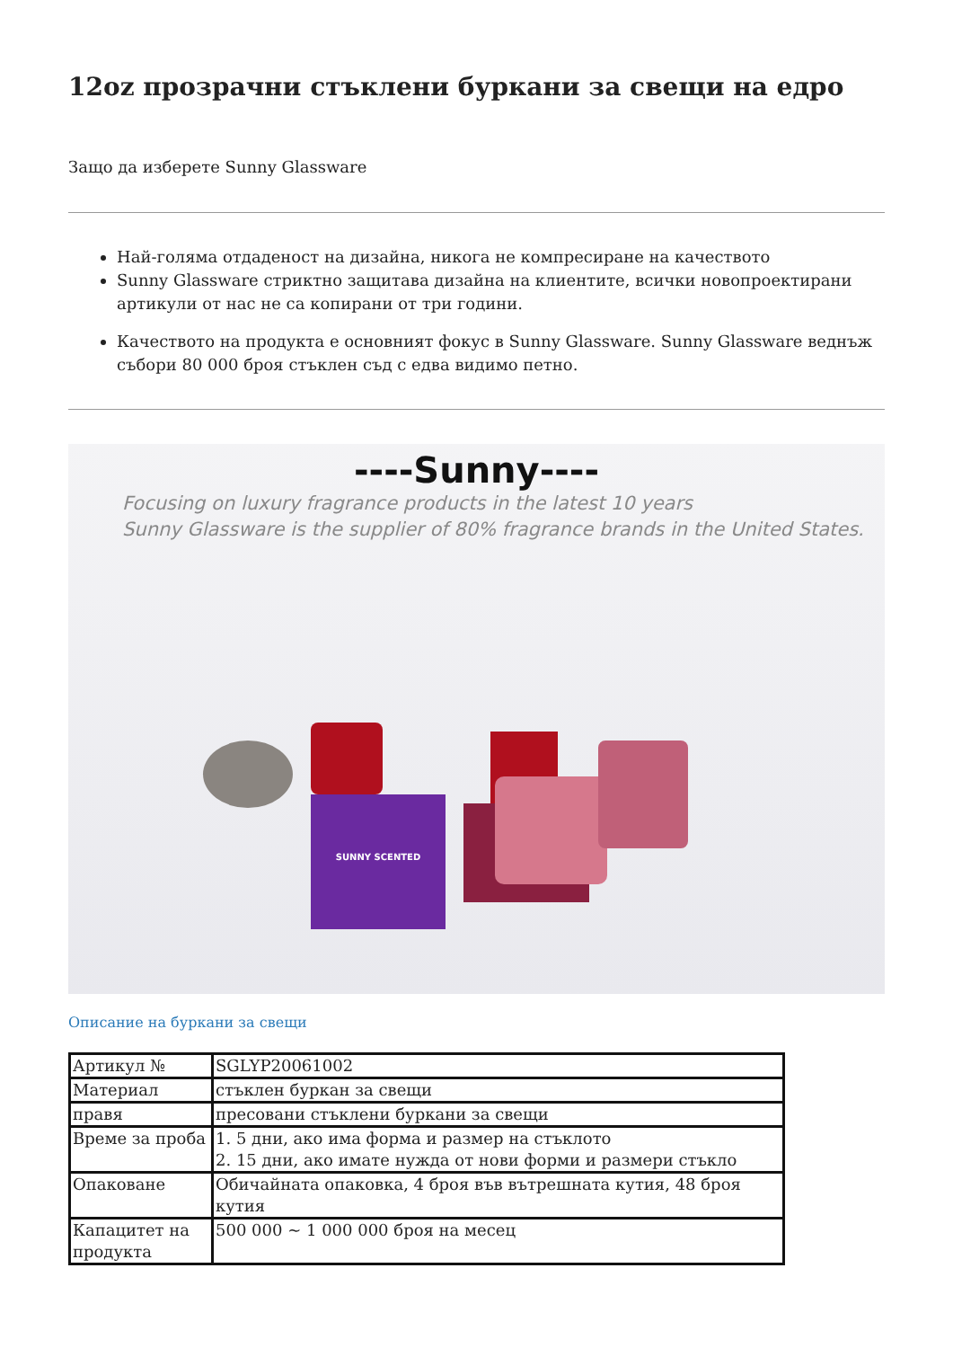12oz прозрачни стъклени буркани за свещи на едро
Защо да изберете Sunny Glassware
Най-голяма отдаденост на дизайна, никога не компресиране на качеството
Sunny Glassware стриктно защитава дизайна на клиентите, всички новопроектирани артикули от нас не са копирани от три години.
Качеството на продукта е основният фокус в Sunny Glassware. Sunny Glassware веднъж събори 80 000 броя стъклен съд с едва видимо петно.
----Sunny----
Focusing on luxury fragrance products in the latest 10 years
Sunny Glassware is the supplier of 80% fragrance brands in the United States.
SUNNY SCENTED
Описание на буркани за свещи
| Артикул № | SGLYP20061002 |
| Материал | стъклен буркан за свещи |
| правя | пресовани стъклени буркани за свещи |
| Време за проба | 1. 5 дни, ако има форма и размер на стъклото 2. 15 дни, ако имате нужда от нови форми и размери стъкло |
| Опаковане | Обичайната опаковка, 4 броя във вътрешната кутия, 48 броя кутия |
| Капацитет на продукта | 500 000 ~ 1 000 000 броя на месец |